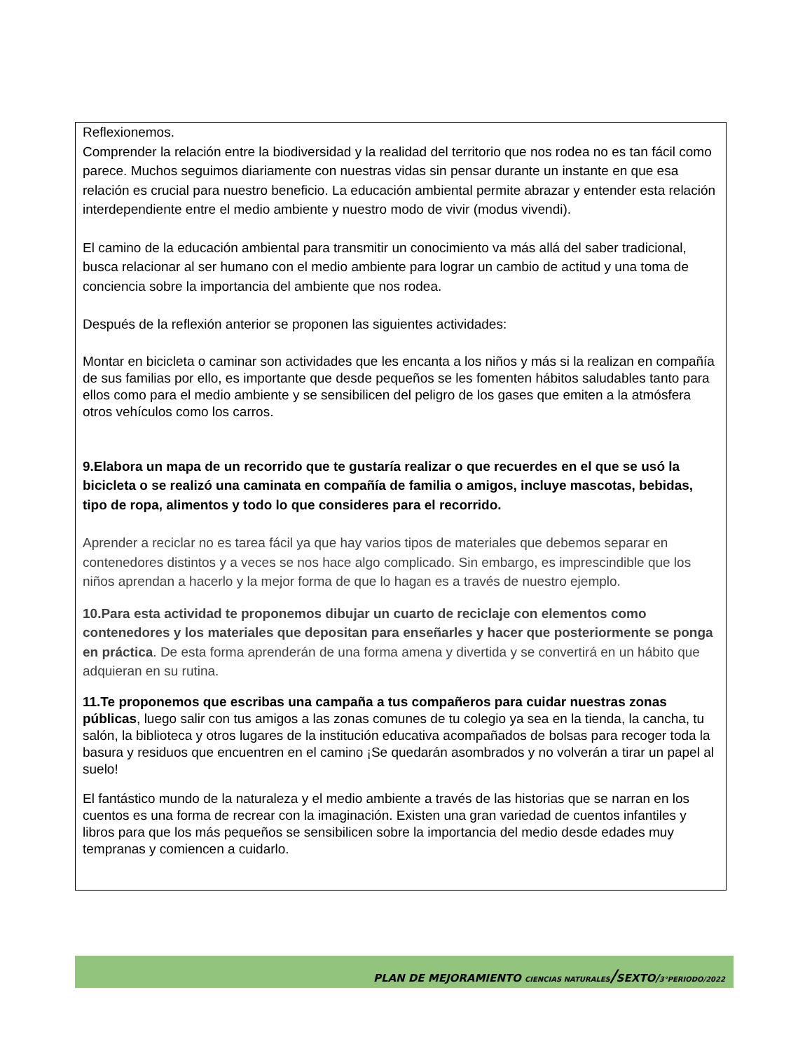Reflexionemos.
Comprender la relación entre la biodiversidad y la realidad del territorio que nos rodea no es tan fácil como parece. Muchos seguimos diariamente con nuestras vidas sin pensar durante un instante en que esa relación es crucial para nuestro beneficio. La educación ambiental permite abrazar y entender esta relación interdependiente entre el medio ambiente y nuestro modo de vivir (modus vivendi).
El camino de la educación ambiental para transmitir un conocimiento va más allá del saber tradicional, busca relacionar al ser humano con el medio ambiente para lograr un cambio de actitud y una toma de conciencia sobre la importancia del ambiente que nos rodea.
Después de la reflexión anterior se proponen las siguientes actividades:
Montar en bicicleta o caminar son actividades que les encanta a los niños y más si la realizan en compañía de sus familias por ello, es importante que desde pequeños se les fomenten hábitos saludables tanto para ellos como para el medio ambiente y se sensibilicen del peligro de los gases que emiten a la atmósfera otros vehículos como los carros.
9.Elabora un mapa de un recorrido que te gustaría realizar o que recuerdes en el que se usó la bicicleta o se realizó una caminata en compañía de familia o amigos, incluye mascotas, bebidas, tipo de ropa, alimentos y todo lo que consideres para el recorrido.
Aprender a reciclar no es tarea fácil ya que hay varios tipos de materiales que debemos separar en contenedores distintos y a veces se nos hace algo complicado. Sin embargo, es imprescindible que los niños aprendan a hacerlo y la mejor forma de que lo hagan es a través de nuestro ejemplo.
10.Para esta actividad te proponemos dibujar un cuarto de reciclaje con elementos como contenedores y los materiales que depositan para enseñarles y hacer que posteriormente se ponga en práctica. De esta forma aprenderán de una forma amena y divertida y se convertirá en un hábito que adquieran en su rutina.
11.Te proponemos que escribas una campaña a tus compañeros para cuidar nuestras zonas públicas, luego salir con tus amigos a las zonas comunes de tu colegio ya sea en la tienda, la cancha, tu salón, la biblioteca y otros lugares de la institución educativa acompañados de bolsas para recoger toda la basura y residuos que encuentren en el camino ¡Se quedarán asombrados y no volverán a tirar un papel al suelo!
El fantástico mundo de la naturaleza y el medio ambiente a través de las historias que se narran en los cuentos es una forma de recrear con la imaginación. Existen una gran variedad de cuentos infantiles y libros para que los más pequeños se sensibilicen sobre la importancia del medio desde edades muy tempranas y comiencen a cuidarlo.
PLAN DE MEJORAMIENTO CIENCIAS NATURALES/SEXTO/3°PERIODO/2022